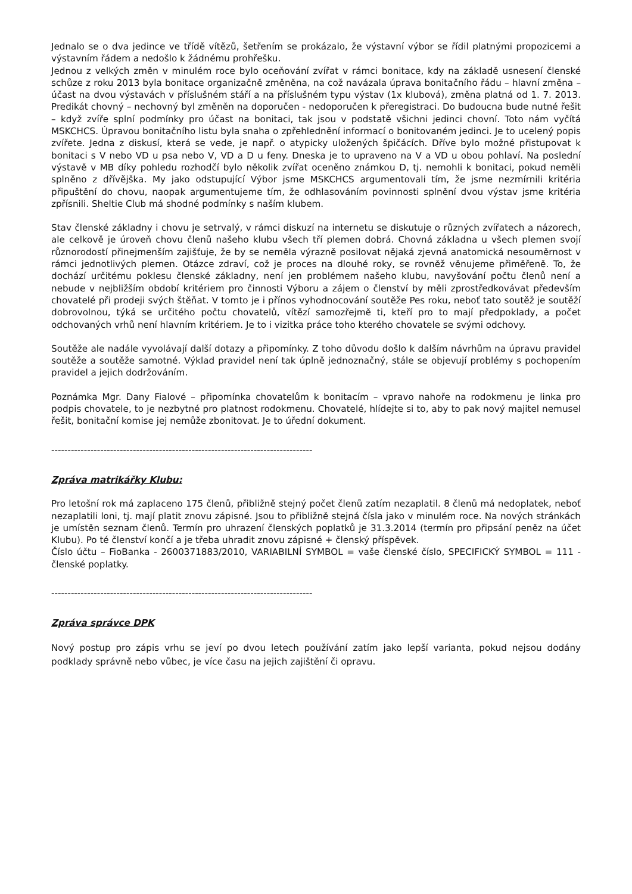Jednalo se o dva jedince ve třídě vítězů, šetřením se prokázalo, že výstavní výbor se řídil platnými propozicemi a výstavním řádem a nedošlo k žádnému prohřešku.
Jednou z velkých změn v minulém roce bylo oceňování zvířat v rámci bonitace, kdy na základě usnesení členské schůze z roku 2013 byla bonitace organizačně změněna, na což navázala úprava bonitačního řádu – hlavní změna – účast na dvou výstavách v příslušném stáří a na příslušném typu výstav (1x klubová), změna platná od 1. 7. 2013. Predikát chovný – nechovný byl změněn na doporučen - nedoporučen k přeregistraci. Do budoucna bude nutné řešit – když zvíře splní podmínky pro účast na bonitaci, tak jsou v podstatě všichni jedinci chovní. Toto nám vyčítá MSKCHCS. Úpravou bonitačního listu byla snaha o zpřehlednění informací o bonitovaném jedinci. Je to ucelený popis zvířete. Jedna z diskusí, která se vede, je např. o atypicky uložených špičácích. Dříve bylo možné přistupovat k bonitaci s V nebo VD u psa nebo V, VD a D u feny. Dneska je to upraveno na V a VD u obou pohlaví. Na poslední výstavě v MB díky pohledu rozhodčí bylo několik zvířat oceněno známkou D, tj. nemohli k bonitaci, pokud neměli splněno z dřívějška. My jako odstupující Výbor jsme MSKCHCS argumentovali tím, že jsme nezmírnili kritéria připuštění do chovu, naopak argumentujeme tím, že odhlasováním povinnosti splnění dvou výstav jsme kritéria zpřísnili. Sheltie Club má shodné podmínky s naším klubem.
Stav členské základny i chovu je setrvalý, v rámci diskuzí na internetu se diskutuje o různých zvířatech a názorech, ale celkově je úroveň chovu členů našeho klubu všech tří plemen dobrá. Chovná základna u všech plemen svojí různorodostí přinejmenším zajišťuje, že by se neměla výrazně posilovat nějaká zjevná anatomická nesouměrnost v rámci jednotlivých plemen. Otázce zdraví, což je proces na dlouhé roky, se rovněž věnujeme přiměřeně. To, že dochází určitému poklesu členské základny, není jen problémem našeho klubu, navyšování počtu členů není a nebude v nejbližším období kritériem pro činnosti Výboru a zájem o členství by měli zprostředkovávat především chovatelé při prodeji svých štěňat. V tomto je i přínos vyhodnocování soutěže Pes roku, neboť tato soutěž je soutěží dobrovolnou, týká se určitého počtu chovatelů, vítězí samozřejmě ti, kteří pro to mají předpoklady, a počet odchovaných vrhů není hlavním kritériem. Je to i vizitka práce toho kterého chovatele se svými odchovy.
Soutěže ale nadále vyvolávají další dotazy a připomínky. Z toho důvodu došlo k dalším návrhům na úpravu pravidel soutěže a soutěže samotné. Výklad pravidel není tak úplně jednoznačný, stále se objevují problémy s pochopením pravidel a jejich dodržováním.
Poznámka Mgr. Dany Fialové – připomínka chovatelům k bonitacím – vpravo nahoře na rodokmenu je linka pro podpis chovatele, to je nezbytné pro platnost rodokmenu. Chovatelé, hlídejte si to, aby to pak nový majitel nemusel řešit, bonitační komise jej nemůže zbonitovat. Je to úřední dokument.
--------------------------------------------------------------------------------
Zpráva matrikářky Klubu:
Pro letošní rok má zaplaceno 175 členů, přibližně stejný počet členů zatím nezaplatil. 8 členů má nedoplatek, neboť nezaplatili loni, tj. mají platit znovu zápisné. Jsou to přibližně stejná čísla jako v minulém roce. Na nových stránkách je umístěn seznam členů. Termín pro uhrazení členských poplatků je 31.3.2014 (termín pro připsání peněz na účet Klubu). Po té členství končí a je třeba uhradit znovu zápisné + členský příspěvek.
Číslo účtu – FioBanka - 2600371883/2010, VARIABILNÍ SYMBOL = vaše členské číslo, SPECIFICKÝ SYMBOL = 111 - členské poplatky.
--------------------------------------------------------------------------------
Zpráva správce DPK
Nový postup pro zápis vrhu se jeví po dvou letech používání zatím jako lepší varianta, pokud nejsou dodány podklady správně nebo vůbec, je více času na jejich zajištění či opravu.